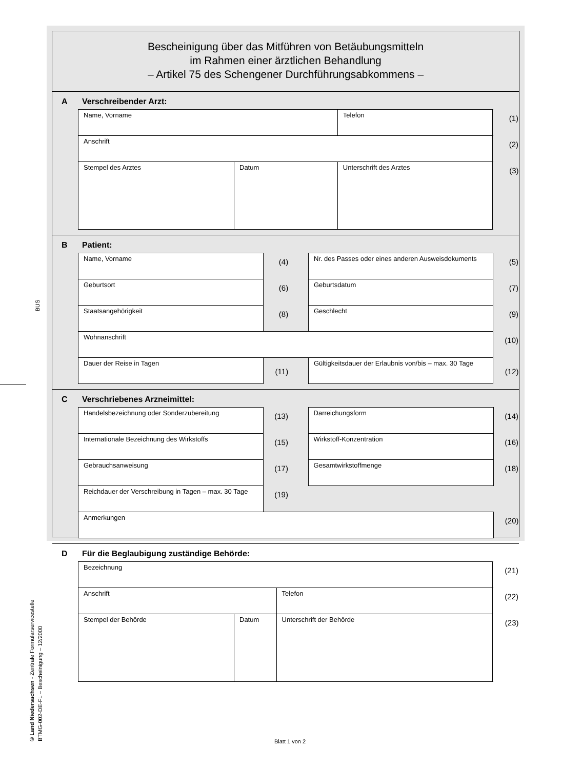BUS
© Land Niedersachsen - Zentrale Formularservicestelle
BTMG-002-DE-FL – Bescheinigung – 12/2000
Bescheinigung über das Mitführen von Betäubungsmitteln
im Rahmen einer ärztlichen Behandlung
– Artikel 75 des Schengener Durchführungsabkommens –
A Verschreibender Arzt:
| Name, Vorname | | Telefon | (1) |
| Anschrift | | | (2) |
| Stempel des Arztes | Datum | Unterschrift des Arztes | (3) |
B Patient:
| Name, Vorname | (4) | | Nr. des Passes oder eines anderen Ausweisdokuments | (5) |
| Geburtsort | (6) | | Geburtsdatum | (7) |
| Staatsangehörigkeit | (8) | | Geschlecht | (9) |
| Wohnanschrift | | | | (10) |
| Dauer der Reise in Tagen | (11) | | Gültigkeitsdauer der Erlaubnis von/bis – max. 30 Tage | (12) |
C Verschriebenes Arzneimittel:
| Handelsbezeichnung oder Sonderzubereitung | (13) | | Darreichungsform | (14) |
| Internationale Bezeichnung des Wirkstoffs | (15) | | Wirkstoff-Konzentration | (16) |
| Gebrauchsanweisung | (17) | | Gesamtwirkstoffmenge | (18) |
| Reichdauer der Verschreibung in Tagen – max. 30 Tage | (19) | | | |
| Anmerkungen | | | | (20) |
D Für die Beglaubigung zuständige Behörde:
| Bezeichnung | | | (21) |
| Anschrift | | Telefon | (22) |
| Stempel der Behörde | Datum | Unterschrift der Behörde | (23) |
Blatt 1 von 2